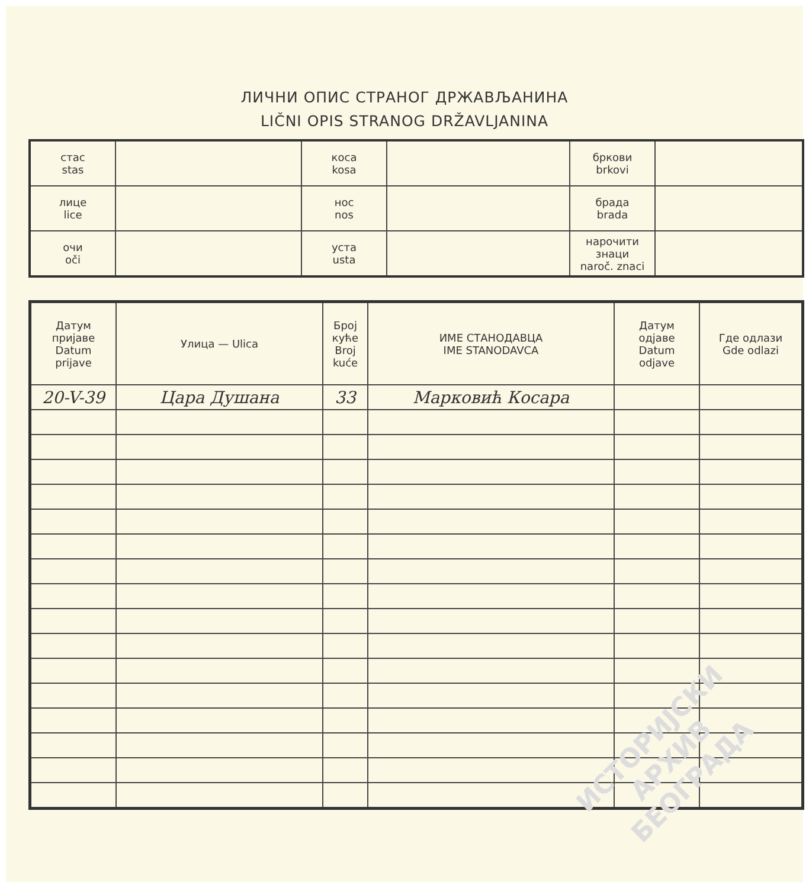ЛИЧНИ ОПИС СТРАНОГ ДРЖАВЉАНИНА
LIČNI OPIS STRANOG DRŽAVLJANINA
| стас stas | | коса kosa | | бркови brkovi | |
| лице lice | | нос nos | | брада brada | |
| очи oči | | уста usta | | нарочити знаци naroč. znaci | |
| Датум пријаве Datum prijave | Улица — Ulica | Број куће Broj kuće | ИМЕ СТАНОДАВЦА IME STANODAVCA | Датум одјаве Datum odjave | Где одлази Gde odlazi |
| --- | --- | --- | --- | --- | --- |
| 20-V-39 | Цара Душана | 33 | Марковић Косара | | |
ИСТОРИЈСКИ
АРХИВ
БЕОГРАДА